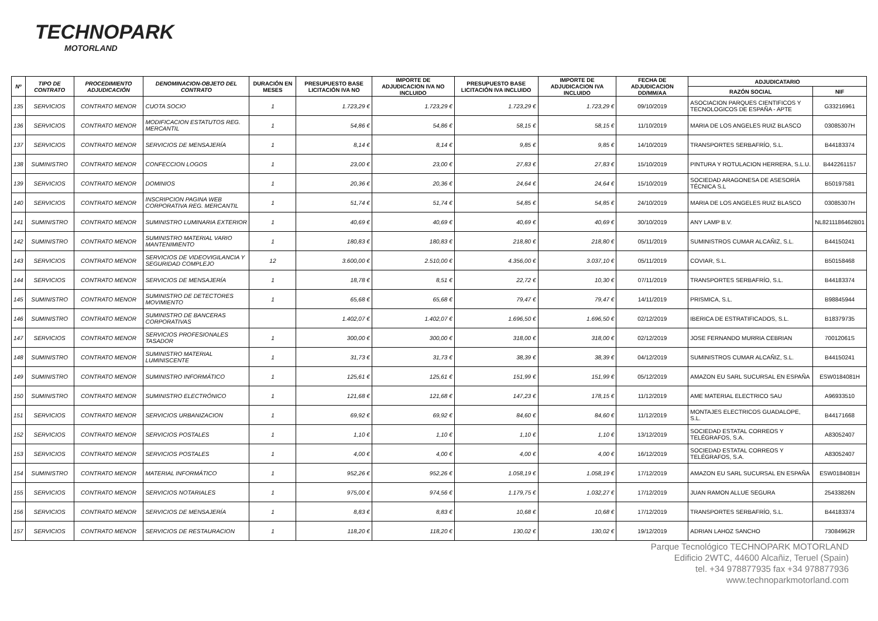TECHNOPARK
MOTORLAND
| Nº | TIPO DE CONTRATO | PROCEDIMIENTO ADJUDICACIÓN | DENOMINACION-OBJETO DEL CONTRATO | DURACIÓN EN MESES | PRESUPUESTO BASE LICITACIÓN IVA NO | IMPORTE DE ADJUDICACION IVA NO INCLUIDO | PRESUPUESTO BASE LICITACIÓN IVA INCLUIDO | IMPORTE DE ADJUDICACION IVA INCLUIDO | FECHA DE ADJUDICACION DD/MM/AA | ADJUDICATARIO | |
| --- | --- | --- | --- | --- | --- | --- | --- | --- | --- | --- | --- |
| | | | | | | | | | | RAZÓN SOCIAL | NIF |
| 135 | SERVICIOS | CONTRATO MENOR | CUOTA SOCIO | 1 | 1.723,29 € | 1.723,29 € | 1.723,29 € | 1.723,29 € | 09/10/2019 | ASOCIACION PARQUES CIENTIFICOS Y TECNOLOGICOS DE ESPAÑA - APTE | G33216961 |
| 136 | SERVICIOS | CONTRATO MENOR | MODIFICACION ESTATUTOS REG. MERCANTIL | 1 | 54,86 € | 54,86 € | 58,15 € | 58,15 € | 11/10/2019 | MARIA DE LOS ANGELES RUIZ BLASCO | 03085307H |
| 137 | SERVICIOS | CONTRATO MENOR | SERVICIOS DE MENSAJERÍA | 1 | 8,14 € | 8,14 € | 9,85 € | 9,85 € | 14/10/2019 | TRANSPORTES SERBAFRÍO, S.L. | B44183374 |
| 138 | SUMINISTRO | CONTRATO MENOR | CONFECCION LOGOS | 1 | 23,00 € | 23,00 € | 27,83 € | 27,83 € | 15/10/2019 | PINTURA Y ROTULACION HERRERA, S.L.U. | B442261157 |
| 139 | SERVICIOS | CONTRATO MENOR | DOMINIOS | 1 | 20,36 € | 20,36 € | 24,64 € | 24,64 € | 15/10/2019 | SOCIEDAD ARAGONESA DE ASESORÍA TÉCNICA S.L | B50197581 |
| 140 | SERVICIOS | CONTRATO MENOR | INSCRIPCION PAGINA WEB CORPORATIVA REG. MERCANTIL | 1 | 51,74 € | 51,74 € | 54,85 € | 54,85 € | 24/10/2019 | MARIA DE LOS ANGELES RUIZ BLASCO | 03085307H |
| 141 | SUMINISTRO | CONTRATO MENOR | SUMINISTRO LUMINARIA EXTERIOR | 1 | 40,69 € | 40,69 € | 40,69 € | 40,69 € | 30/10/2019 | ANY LAMP B.V. | NL8211186462B01 |
| 142 | SUMINISTRO | CONTRATO MENOR | SUMINISTRO MATERIAL VARIO MANTENIMIENTO | 1 | 180,83 € | 180,83 € | 218,80 € | 218,80 € | 05/11/2019 | SUMINISTROS CUMAR ALCAÑIZ, S.L. | B44150241 |
| 143 | SERVICIOS | CONTRATO MENOR | SERVICIOS DE VIDEOVIGILANCIA Y SEGURIDAD COMPLEJO | 12 | 3.600,00 € | 2.510,00 € | 4.356,00 € | 3.037,10 € | 05/11/2019 | COVIAR, S.L. | B50158468 |
| 144 | SERVICIOS | CONTRATO MENOR | SERVICIOS DE MENSAJERÍA | 1 | 18,78 € | 8,51 € | 22,72 € | 10,30 € | 07/11/2019 | TRANSPORTES SERBAFRÍO, S.L. | B44183374 |
| 145 | SUMINISTRO | CONTRATO MENOR | SUMINISTRO DE DETECTORES MOVIMIENTO | 1 | 65,68 € | 65,68 € | 79,47 € | 79,47 € | 14/11/2019 | PRISMICA, S.L. | B98845944 |
| 146 | SUMINISTRO | CONTRATO MENOR | SUMINISTRO DE BANCERAS CORPORATIVAS | | 1.402,07 € | 1.402,07 € | 1.696,50 € | 1.696,50 € | 02/12/2019 | IBERICA DE ESTRATIFICADOS, S.L. | B18379735 |
| 147 | SERVICIOS | CONTRATO MENOR | SERVICIOS PROFESIONALES TASADOR | 1 | 300,00 € | 300,00 € | 318,00 € | 318,00 € | 02/12/2019 | JOSE FERNANDO MURRIA CEBRIAN | 70012061S |
| 148 | SUMINISTRO | CONTRATO MENOR | SUMINISTRO MATERIAL LUMINISCENTE | 1 | 31,73 € | 31,73 € | 38,39 € | 38,39 € | 04/12/2019 | SUMINISTROS CUMAR ALCAÑIZ, S.L. | B44150241 |
| 149 | SUMINISTRO | CONTRATO MENOR | SUMINISTRO INFORMÁTICO | 1 | 125,61 € | 125,61 € | 151,99 € | 151,99 € | 05/12/2019 | AMAZON EU SARL SUCURSAL EN ESPAÑA | ESW0184081H |
| 150 | SUMINISTRO | CONTRATO MENOR | SUMINISTRO ELECTRÓNICO | 1 | 121,68 € | 121,68 € | 147,23 € | 178,15 € | 11/12/2019 | AME MATERIAL ELECTRICO SAU | A96933510 |
| 151 | SERVICIOS | CONTRATO MENOR | SERVICIOS URBANIZACION | 1 | 69,92 € | 69,92 € | 84,60 € | 84,60 € | 11/12/2019 | MONTAJES ELECTRICOS GUADALOPE, S.L. | B44171668 |
| 152 | SERVICIOS | CONTRATO MENOR | SERVICIOS POSTALES | 1 | 1,10 € | 1,10 € | 1,10 € | 1,10 € | 13/12/2019 | SOCIEDAD ESTATAL CORREOS Y TELÉGRAFOS, S.A. | A83052407 |
| 153 | SERVICIOS | CONTRATO MENOR | SERVICIOS POSTALES | 1 | 4,00 € | 4,00 € | 4,00 € | 4,00 € | 16/12/2019 | SOCIEDAD ESTATAL CORREOS Y TELÉGRAFOS, S.A. | A83052407 |
| 154 | SUMINISTRO | CONTRATO MENOR | MATERIAL INFORMÁTICO | 1 | 952,26 € | 952,26 € | 1.058,19 € | 1.058,19 € | 17/12/2019 | AMAZON EU SARL SUCURSAL EN ESPAÑA | ESW0184081H |
| 155 | SERVICIOS | CONTRATO MENOR | SERVICIOS NOTARIALES | 1 | 975,00 € | 974,56 € | 1.179,75 € | 1.032,27 € | 17/12/2019 | JUAN RAMON ALLUE SEGURA | 25433826N |
| 156 | SERVICIOS | CONTRATO MENOR | SERVICIOS DE MENSAJERÍA | 1 | 8,83 € | 8,83 € | 10,68 € | 10,68 € | 17/12/2019 | TRANSPORTES SERBAFRÍO, S.L. | B44183374 |
| 157 | SERVICIOS | CONTRATO MENOR | SERVICIOS DE RESTAURACION | 1 | 118,20 € | 118,20 € | 130,02 € | 130,02 € | 19/12/2019 | ADRIAN LAHOZ SANCHO | 73084962R |
Parque Tecnológico TECHNOPARK MOTORLAND
Edificio 2WTC, 44600 Alcañiz, Teruel (Spain)
tel. +34 978877935 fax +34 978877936
www.technoparkmotorland.com